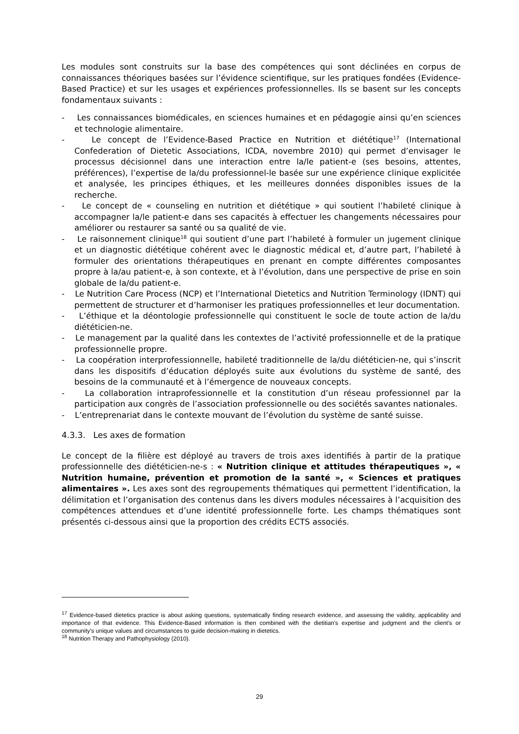Les modules sont construits sur la base des compétences qui sont déclinées en corpus de connaissances théoriques basées sur l’évidence scientifique, sur les pratiques fondées (Evidence-Based Practice) et sur les usages et expériences professionnelles. Ils se basent sur les concepts fondamentaux suivants :
- Les connaissances biomédicales, en sciences humaines et en pédagogie ainsi qu’en sciences et technologie alimentaire.
- Le concept de l’Evidence-Based Practice en Nutrition et diététique<sup>17</sup> (International Confederation of Dietetic Associations, ICDA, novembre 2010) qui permet d’envisager le processus décisionnel dans une interaction entre la/le patient-e (ses besoins, attentes, préférences), l’expertise de la/du professionnel-le basée sur une expérience clinique explicitée et analysée, les principes éthiques, et les meilleures données disponibles issues de la recherche.
- Le concept de « counseling en nutrition et diététique » qui soutient l’habileté clinique à accompagner la/le patient-e dans ses capacités à effectuer les changements nécessaires pour améliorer ou restaurer sa santé ou sa qualité de vie.
- Le raisonnement clinique<sup>18</sup> qui soutient d’une part l’habileté à formuler un jugement clinique et un diagnostic diététique cohérent avec le diagnostic médical et, d’autre part, l’habileté à formuler des orientations thérapeutiques en prenant en compte différentes composantes propre à la/au patient-e, à son contexte, et à l’évolution, dans une perspective de prise en soin globale de la/du patient-e.
- Le Nutrition Care Process (NCP) et l’International Dietetics and Nutrition Terminology (IDNT) qui permettent de structurer et d’harmoniser les pratiques professionnelles et leur documentation.
- L’éthique et la déontologie professionnelle qui constituent le socle de toute action de la/du diététicien-ne.
- Le management par la qualité dans les contextes de l’activité professionnelle et de la pratique professionnelle propre.
- La coopération interprofessionnelle, habileté traditionnelle de la/du diététicien-ne, qui s’inscrit dans les dispositifs d’éducation déployés suite aux évolutions du système de santé, des besoins de la communauté et à l’émergence de nouveaux concepts.
- La collaboration intraprofessionnelle et la constitution d’un réseau professionnel par la participation aux congrès de l’association professionnelle ou des sociétés savantes nationales.
- L’entreprenariat dans le contexte mouvant de l’évolution du système de santé suisse.
4.3.3. Les axes de formation
Le concept de la filière est déployé au travers de trois axes identifiés à partir de la pratique professionnelle des diététicien-ne-s : « Nutrition clinique et attitudes thérapeutiques », « Nutrition humaine, prévention et promotion de la santé », « Sciences et pratiques alimentaires ». Les axes sont des regroupements thématiques qui permettent l’identification, la délimitation et l’organisation des contenus dans les divers modules nécessaires à l’acquisition des compétences attendues et d’une identité professionnelle forte. Les champs thématiques sont présentés ci-dessous ainsi que la proportion des crédits ECTS associés.
<sup>17</sup> Evidence-based dietetics practice is about asking questions, systematically finding research evidence, and assessing the validity, applicability and importance of that evidence. This Evidence-Based information is then combined with the dietitian's expertise and judgment and the client’s or community’s unique values and circumstances to guide decision-making in dietetics.
<sup>18</sup> Nutrition Therapy and Pathophysiology (2010).
29